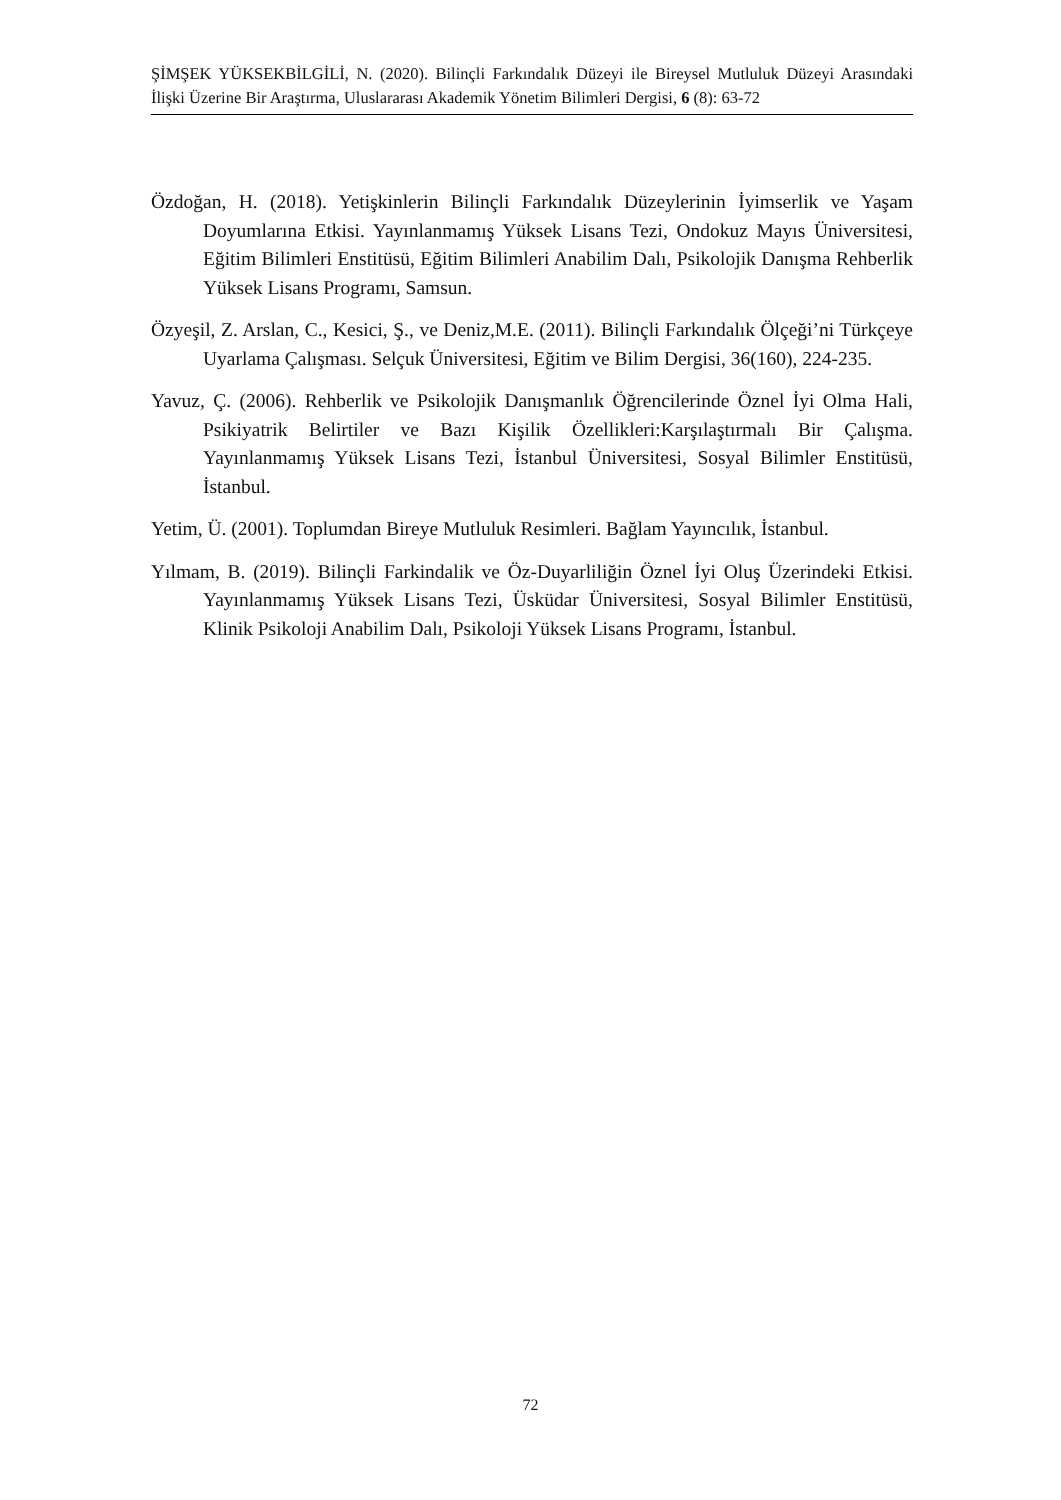ŞİMŞEK YÜKSEKBİLGİLİ, N. (2020). Bilinçli Farkındalık Düzeyi ile Bireysel Mutluluk Düzeyi Arasındaki İlişki Üzerine Bir Araştırma, Uluslararası Akademik Yönetim Bilimleri Dergisi, 6 (8): 63-72
Özdoğan, H. (2018). Yetişkinlerin Bilinçli Farkındalık Düzeylerinin İyimserlik ve Yaşam Doyumlarına Etkisi. Yayınlanmamış Yüksek Lisans Tezi, Ondokuz Mayıs Üniversitesi, Eğitim Bilimleri Enstitüsü, Eğitim Bilimleri Anabilim Dalı, Psikolojik Danışma Rehberlik Yüksek Lisans Programı, Samsun.
Özyeşil, Z. Arslan, C., Kesici, Ş., ve Deniz,M.E. (2011). Bilinçli Farkındalık Ölçeği’ni Türkçeye Uyarlama Çalışması. Selçuk Üniversitesi, Eğitim ve Bilim Dergisi, 36(160), 224-235.
Yavuz, Ç. (2006). Rehberlik ve Psikolojik Danışmanlık Öğrencilerinde Öznel İyi Olma Hali, Psikiyatrik Belirtiler ve Bazı Kişilik Özellikleri:Karşılaştırmalı Bir Çalışma. Yayınlanmamış Yüksek Lisans Tezi, İstanbul Üniversitesi, Sosyal Bilimler Enstitüsü, İstanbul.
Yetim, Ü. (2001). Toplumdan Bireye Mutluluk Resimleri. Bağlam Yayıncılık, İstanbul.
Yılmam, B. (2019). Bilinçli Farkindalik ve Öz-Duyarliliğin Öznel İyi Oluş Üzerindeki Etkisi. Yayınlanmamış Yüksek Lisans Tezi, Üsküdar Üniversitesi, Sosyal Bilimler Enstitüsü, Klinik Psikoloji Anabilim Dalı, Psikoloji Yüksek Lisans Programı, İstanbul.
72